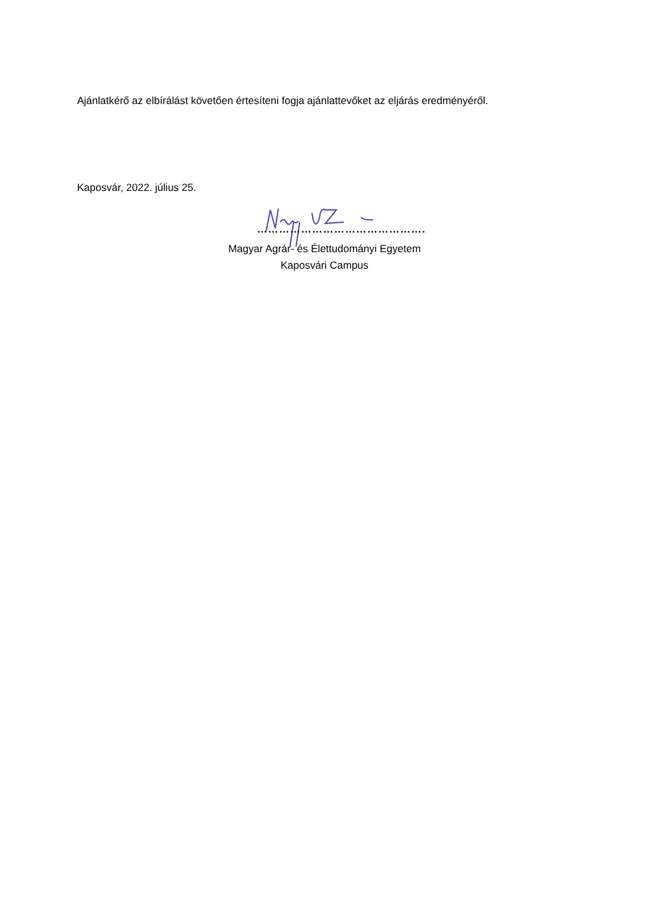Ajánlatkérő az elbírálást követően értesíteni fogja ajánlattevőket az eljárás eredményéről.
Kaposvár, 2022. július 25.
……………………………………….
Magyar Agrár- és Élettudományi Egyetem
Kaposvári Campus